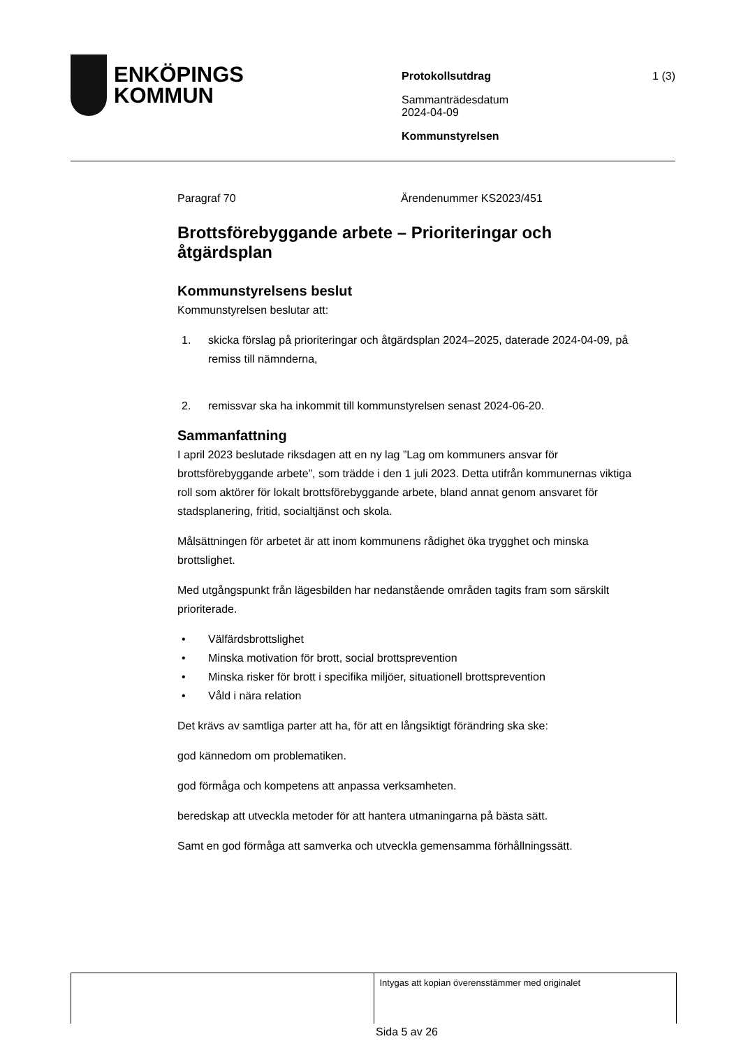ENKÖPINGS
KOMMUN
Protokollsutdrag 1 (3)
Sammanträdesdatum
2024-04-09
Kommunstyrelsen
Paragraf 70 Ärendenummer KS2023/451
Brottsförebyggande arbete – Prioriteringar och åtgärdsplan
Kommunstyrelsens beslut
Kommunstyrelsen beslutar att:
1. skicka förslag på prioriteringar och åtgärdsplan 2024–2025, daterade 2024-04-09, på remiss till nämnderna,
2. remissvar ska ha inkommit till kommunstyrelsen senast 2024-06-20.
Sammanfattning
I april 2023 beslutade riksdagen att en ny lag ”Lag om kommuners ansvar för brottsförebyggande arbete”, som trädde i den 1 juli 2023. Detta utifrån kommunernas viktiga roll som aktörer för lokalt brottsförebyggande arbete, bland annat genom ansvaret för stadsplanering, fritid, socialtjänst och skola.
Målsättningen för arbetet är att inom kommunens rådighet öka trygghet och minska brottslighet.
Med utgångspunkt från lägesbilden har nedanstående områden tagits fram som särskilt prioriterade.
• Välfärdsbrottslighet
• Minska motivation för brott, social brottsprevention
• Minska risker för brott i specifika miljöer, situationell brottsprevention
• Våld i nära relation
Det krävs av samtliga parter att ha, för att en långsiktigt förändring ska ske:
god kännedom om problematiken.
god förmåga och kompetens att anpassa verksamheten.
beredskap att utveckla metoder för att hantera utmaningarna på bästa sätt.
Samt en god förmåga att samverka och utveckla gemensamma förhållningssätt.
Intygas att kopian överensstämmer med originalet
Sida 5 av 26